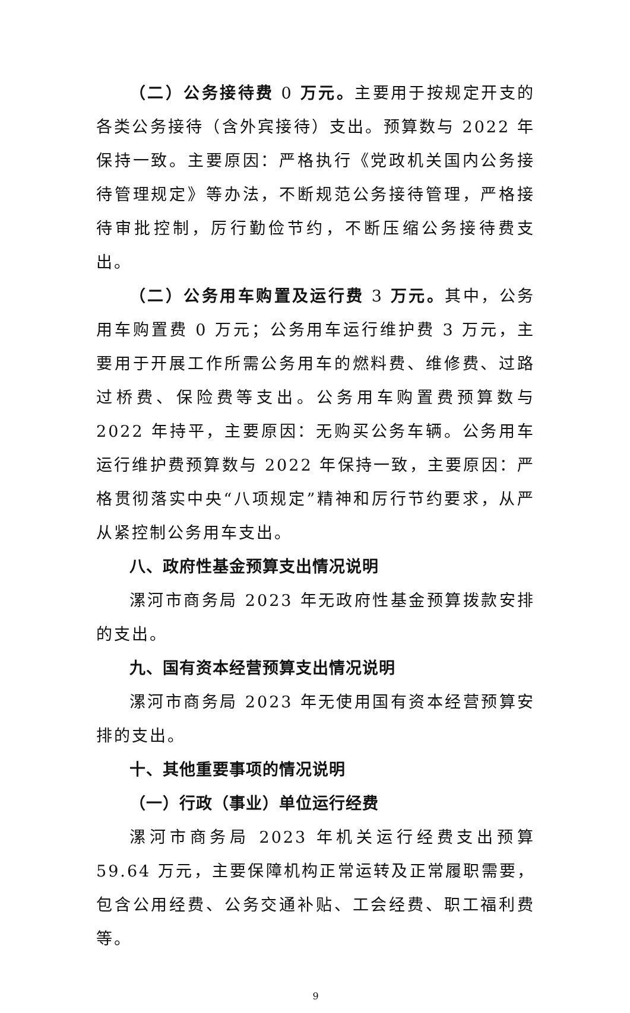（二）公务接待费 0 万元。主要用于按规定开支的各类公务接待（含外宾接待）支出。预算数与 2022 年保持一致。主要原因：严格执行《党政机关国内公务接待管理规定》等办法，不断规范公务接待管理，严格接待审批控制，厉行勤俭节约，不断压缩公务接待费支出。
（二）公务用车购置及运行费 3 万元。其中，公务用车购置费 0 万元；公务用车运行维护费 3 万元，主要用于开展工作所需公务用车的燃料费、维修费、过路过桥费、保险费等支出。公务用车购置费预算数与 2022 年持平，主要原因：无购买公务车辆。公务用车运行维护费预算数与 2022 年保持一致，主要原因：严格贯彻落实中央“八项规定”精神和厉行节约要求，从严从紧控制公务用车支出。
八、政府性基金预算支出情况说明
漯河市商务局 2023 年无政府性基金预算拨款安排的支出。
九、国有资本经营预算支出情况说明
漯河市商务局 2023 年无使用国有资本经营预算安排的支出。
十、其他重要事项的情况说明
（一）行政（事业）单位运行经费
漯河市商务局 2023 年机关运行经费支出预算 59.64 万元，主要保障机构正常运转及正常履职需要，包含公用经费、公务交通补贴、工会经费、职工福利费等。
9